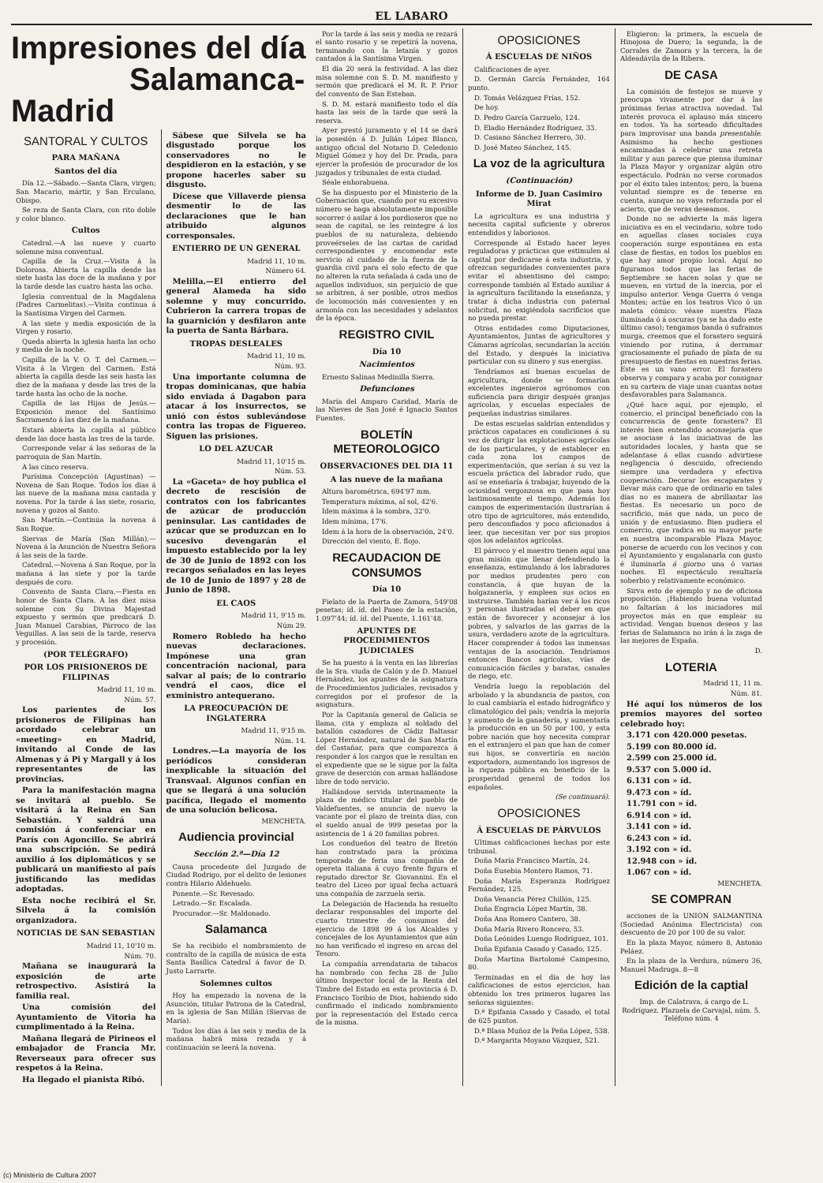EL LABARO
Impresiones del día
Salamanca-Madrid
SANTORAL Y CULTOS
PARA MAÑANA
Santos del día
Día 12.—Sábado.—Santa Clara, virgen; San Macario, mártir, y San Erculano, Obispo.
Se reza de Santa Clara, con rito doble y color blanco.
Cultos
Catedral.—A las nueve y cuarto solemne misa conventual.
Capilla de la Cruz.—Visita á la Dolorosa. Abierta la capilla desde las siete hasta las doce de la mañana y por la tarde desde las cuatro hasta las ocho.
Iglesia conventual de la Magdalena (Padres Carmelitas).—Visita continua á la Santísima Virgen del Carmen.
A las siete y media exposición de la Virgen y rosario.
Queda abierta la iglesia hasta las ocho y media de la noche.
Capilla de la V. O. T. del Carmen.—Visita á la Virgen del Carmen. Está abierta la capilla desde las seis hasta las diez de la mañana y desde las tres de la tarde hasta las ocho de la noche.
Capilla de las Hijas de Jesús.—Exposición menor del Santísimo Sacramento á las diez de la mañana.
Estará abierta la capilla al público desde las doce hasta las tres de la tarde.
Corresponde velar á las señoras de la parroquia de San Martín.
A las cinco reserva.
Purísima Concepción (Agustinas) —Novena de San Roque. Todos los días á las nueve de la mañana misa cantada y novena. Por la tarde á las siete, rosario, novena y gozos al Santo.
San Martín.—Continúa la novena á San Roque.
Siervas de María (San Millán).—Novena á la Asunción de Nuestra Señora á las seis de la tarde.
Catedral.—Novena á San Roque, por la mañana á las siete y por la tarde después de coro.
Convento de Santa Clara.—Fiesta en honor de Santa Clara. A las diez misa solemne con Su Divina Majestad expuesto y sermón que predicará D. Juan Manuel Carabias, Párroco de las Veguillas. A las seis de la tarde, reserva y procesión.
(POR TELÉGRAFO)
POR LOS PRISIONEROS DE FILIPINAS
Madrid 11, 10 m.
Núm. 57.
Los parientes de los prisioneros de Filipinas han acordado celebrar un «meeting» en Madrid, invitando al Conde de las Almenas y á Pi y Margall y á los representantes de las provincias.
Para la manifestación magna se invitará al pueblo. Se visitará á la Reina en San Sebastián. Y saldrá una comisión á conferenciar en París con Agoncillo. Se abrirá una subscripción. Se pedirá auxilio á los diplomáticos y se publicará un manifiesto al país justificando las medidas adoptadas.
Esta noche recibirá el Sr. Silvela á la comisión organizadora.
NOTICIAS DE SAN SEBASTIAN
Madrid 11, 10'10 m.
Núm. 70.
Mañana se inaugurará la exposición de arte retrospectivo. Asistirá la familia real.
Una comisión del Ayuntamiento de Vitoria ha cumplimentado á la Reina.
Mañana llegará de Pirineos el embajador de Francia Mr. Reverseaux para ofrecer sus respetos á la Reina.
Ha llegado el pianista Ribó.
Sábese que Silvela se ha disgustado porque los conservadores no le despidieron en la estación, y se propone hacerles saber su disgusto.
Dícese que Villaverde piensa desmentir lo de las declaraciones que le han atribuido algunos corresponsales.
ENTIERRO DE UN GENERAL
Madrid 11, 10 m.
Número 64.
Melilla.—El entierro del general Alameda ha sido solemne y muy concurrido. Cubrieron la carrera tropas de la guarnición y desfilaron ante la puerta de Santa Bárbara.
TROPAS DESLEALES
Madrid 11, 10 m.
Núm. 93.
Una importante columna de tropas dominicanas, que había sido enviada á Dagabon para atacar á los insurrectos, se unió con éstos sublevándose contra las tropas de Figuereo. Siguen las prisiones.
LO DEL AZUCAR
Madrid 11, 10'15 m.
Núm. 53.
La «Gaceta» de hoy publica el decreto de rescisión de contratos con los fabricantes de azúcar de producción peninsular. Las cantidades de azúcar que se produzcan en lo sucesivo devengarán el impuesto establecido por la ley de 30 de Junio de 1892 con los recargos señalados en las leyes de 10 de Junio de 1897 y 28 de Junio de 1898.
EL CAOS
Madrid 11, 9'15 m.
Núm 29.
Romero Robledo ha hecho nuevas declaraciones. Impónese una gran concentración nacional, para salvar al país; de lo contrario vendrá el caos, dice el exministro antequerano.
LA PREOCUPACIÓN DE INGLATERRA
Madrid 11, 9'15 m.
Núm. 14.
Londres.—La mayoría de los periódicos consideran inexplicable la situación del Transvaal. Algunos confían en que se llegará á una solución pacífica, llegado el momento de una solución belicosa.
MENCHETA.
Audiencia provincial
Sección 2.ª—Día 12
Causa procedente del Juzgado de Ciudad Rodrigo, por el delito de lesiones contra Hilario Aldehuelo.
Ponente.—Sr. Revesado.
Letrado.—Sr. Escalada.
Procurador.—Sr. Maldonado.
Salamanca
Se ha recibido el nombramiento de contralto de la capilla de música de esta Santa Basílica Catedral á favor de D. Justo Larrarte.
Solemnes cultos
Hoy ha empezado la novena de la Asunción, titular Patrona de la Catedral, en la iglesia de San Millán (Siervas de María).
Todos los días á las seis y media de la mañana habrá misa rezada y á continuación se leerá la novena.
Por la tarde á las seis y media se rezará el santo rosario y se repetirá la novena, terminando con la letanía y gozos cantados á la Santísima Virgen.
El día 20 será la festividad. A las diez misa solemne con S. D. M. manifiesto y sermón que predicará el M. R. P. Prior del convento de San Esteban.
S. D. M. estará manifiesto todo el día hasta las seis de la tarde que será la reserva.
Ayer prestó juramento y el 14 se dará la posesión á D. Julián López Blanco, antiguo oficial del Notario D. Celedonio Miguel Gómez y hoy del Dr. Prada, para ejercer la profesión de procurador de los juzgados y tribunales de esta ciudad.
Séale enhorabuena.
Se ha dispuesto por el Ministerio de la Gobernación que, cuando por su excesivo número se haga absolutamente imposible socorrer ó asilar á los pordioseros que no sean de capital, se les reintegre á los pueblos de su naturaleza, debiendo proveérseles de las cartas de caridad correspondientes y encomendar este servicio al cuidado de la fuerza de la guardia civil para el solo efecto de que no alteren la ruta señalada á cada uno de aquellos individuos, sin perjuicio de que se arbitren, á ser posible, otros medios de locomoción más convenientes y en armonía con las necesidades y adelantos de la época.
REGISTRO CIVIL
Día 10
Nacimientos
Ernesto Salinas Medinilla Sierra.
Defunciones
María del Amparo Caridad, María de las Nieves de San José é Ignacio Santos Fuentes.
BOLETÍN METEOROLOGICO
OBSERVACIONES DEL DIA 11
A las nueve de la mañana
Altura barométrica, 694'97 mm.
Temperatura máxima, al sol, 42'6.
Idem máxima á la sombra, 32'0.
Idem mínima, 17'6.
Idem á la hora de la observación, 24'0.
Dirección del viento, E. flojo.
RECAUDACION DE CONSUMOS
Día 10
Fielato de la Puerta de Zamora, 549'08 pesetas; íd. íd. del Paseo de la estación, 1.097'44; íd. íd. del Puente, 1.161'48.
APUNTES DE PROCEDIMIENTOS JUDICIALES
Se ha puesto á la venta en las librerías de la Sra. viuda de Calón y de D. Manuel Hernández, los apuntes de la asignatura de Procedimientos judiciales, revisados y corregidos por el profesor de la asignatura.
Por la Capitanía general de Galicia se llama, cita y emplaza al soldado del batallón cazadores de Cádiz Baltasar López Hernández, natural de San Martín del Castañar, para que comparezca á responder á los cargos que le resultan en el expediente que se le sigue por la falta grave de deserción con armas hallándose libre de todo servicio.
Hallándose servida interinamente la plaza de médico titular del pueblo de Valdefuentes, se anuncia de nuevo la vacante por el plazo de treinta días, con el sueldo anual de 999 pesetas por la asistencia de 1 á 20 familias pobres.
Los condueños del teatro de Bretón han contratado para la próxima temporada de feria una compañía de opereta italiana á cuyo frente figura el reputado director Sr. Giovannini. En el teatro del Liceo por igual fecha actuará una compañía de zarzuela seria.
La Delegación de Hacienda ha resuelto declarar responsables del importe del cuarto trimestre de consumos del ejercicio de 1898 99 á los Alcaldes y concejales de los Ayuntamientos que aún no han verificado el ingreso en arcas del Tesoro.
La compañía arrendataria de tabacos ha nombrado con fecha 28 de Julio último Inspector local de la Renta del Timbre del Estado en esta provincia á D. Francisco Toribio de Dios, habiendo sido confirmado el indicado nombramiento por la representación del Estado cerca de la misma.
OPOSICIONES
Á ESCUELAS DE NIÑOS
Calificaciones de ayer.
D. Germán García Fernández, 164 punto.
D. Tomás Velázquez Frías, 152.
De hoy.
D. Pedro García Garzuelo, 124.
D. Eladio Hernández Rodríguez, 33.
D. Casiano Sánchez Herrero, 30.
D. José Mateo Sánchez, 145.
La voz de la agricultura
(Continuación)
Informe de D. Juan Casimiro Mirat
La agricultura es una industria y necesita capital suficiente y obreros entendidos y laboriosos.
Corresponde al Estado hacer leyes reguladoras y prácticas que estimulen al capital por dedicarse á esta industria, y ofrezcan seguridades convenientes para evitar el absentismo del campo; corresponde también al Estado auxiliar á la agricultura facilitando la enseñanza, y tratar á dicha industria con paternal solicitud, no exigiéndola sacrificios que no pueda prestar.
Otras entidades como Diputaciones, Ayuntamientos, Juntas de agricultores y Cámaras agrícolas, secundarían la acción del Estado, y después la iniciativa particular con su dinero y sus energías.
Tendríamos así buenas escuelas de agricultura, donde se formarían excelentes ingenieros agrónomos con suficiencia para dirigir después granjas agrícolas, y escuelas especiales de pequeñas industrias similares.
De estas escuelas saldrían entendidos y prácticos capataces en condiciones á su vez de dirigir las explotaciones agrícolas de los particulares, y de establecer en cada zona los campos de experimentación, que serían á su vez la escuela práctica del labrador rudo, que así se enseñaría á trabajar, huyendo de la ociosidad vergonzosa en que pasa hoy lastimosamente el tiempo. Además los campos de experimentación ilustrarían á otro tipo de agricultores, más entendido, pero desconfiados y poco aficionados á leer, que necesitan ver por sus propios ojos los adelantos agrícolas.
El párroco y el maestro tienen aquí una gran misión que llenar defendiendo la enseñanza, estimulando á los labradores por medios prudentes pero con constancia, á que huyan de la holgazanería, y empleen sus ocios en instruirse. También harían ver á los ricos y personas ilustradas el deber en que están de favorecer y aconsejar á los pobres, y salvarlos de las garras de la usura, verdadero azote de la agricultura. Hacer comprender á todos las inmensas ventajas de la asociación. Tendríamos entonces Bancos agrícolas, vías de comunicación fáciles y baratas, canales de riego, etc.
Vendría luego la repoblación del arbolado y la abundancia de pastos, con lo cual cambiaría el estado hidrográfico y climatológico del país; vendría la mejoría y aumento de la ganadería, y aumentaría la producción en un 50 por 100, y esta pobre nación que hoy necesita comprar en el extranjero el pan que han de comer sus hijos, se convertiría en nación exportadora, aumentando los ingresos de la riqueza pública en beneficio de la prosperidad general de todos los españoles.
(Se continuará).
OPOSICIONES
Á ESCUELAS DE PÁRVULOS
Ultimas calificaciones hechas por este tribunal.
Doña María Francisco Martín, 24.
Doña Eusebia Montero Ramos, 71.
Doña María Esperanza Rodríguez Fernández, 125.
Doña Venancia Pérez Chillón, 125.
Doña Engracia López Martín, 38.
Doña Ana Romero Cantero, 38.
Doña María Rivero Roncero, 53.
Doña Leónides Luengo Rodríguez, 101.
Doña Epifania Casado y Casado, 125.
Doña Martina Bartolomé Campesino, 80.
Terminadas en el día de hoy las calificaciones de estos ejercicios, han obtenido los tres primeros lugares las señoras siguientes:
D.ª Epifania Casado y Casado, el total de 625 puntos.
D.ª Blasa Muñoz de la Peña López, 538.
D.ª Margarita Moyano Vázquez, 521.
Eligieron: la primera, la escuela de Hinojosa de Duero; la segunda, la de Corrales de Zamora y la tercera, la de Aldeadávila de la Ribera.
DE CASA
La comisión de festejos se mueve y preocupa vivamente por dar á las próximas ferias atractiva novedad. Tal interés provoca el aplauso más sincero en todos. Ya ha sorteado dificultades para improvisar una banda presentable. Asimismo ha hecho gestiones encaminadas á celebrar una retreta militar y aun parece que piensa iluminar la Plaza Mayor y organizar algún otro espectáculo. Podrán no verse coronados por el éxito tales intentos; pero, la buena voluntad siempre es de tenerse en cuenta, aunque no vaya reforzada por el acierto, que de veras deseamos.
Donde no se advierte la más ligera iniciativa es en el vecindario, sobre todo en aquellas clases sociales cuya cooperación surge espontánea en esta clase de fiestas, en todos los pueblos en que hay amor propio local. Aquí no figuramos todos que las ferias de Septiembre se hacen solas y que se mueven, en virtud de la inercia, por el impulso anterior. Venga Guerra ó venga Montes; actúe en los teatros Vico ó un maleta cómico: véase nuestra Plaza iluminada ó á oscuras (ya se ha dado este último caso); tengamos banda ó suframos murga, creemos que el forastero seguirá viniendo por rutina, á derramar graciosamente el puñado de plata de su presupuesto de fiestas en nuestras ferias. Este es un vano error. El forastero observa y compara y acaba por consignar en su cartera de viaje unas cuantas notas desfavorables para Salamanca.
¿Qué hace aquí, por ejemplo, el comercio, el principal beneficiado con la concurrencia de gente forastera? El interés bien entendido aconsejaría que se asociase á las iniciativas de las autoridades locales, y hasta que se adelantase á ellas cuando advirtiese negligencia ó descuido, ofreciendo siempre una verdadera y efectiva cooperación. Decorar los escaparates y llevar más caro que de ordinario en tales días no es manera de abrillantar las fiestas. Es necesario un poco de sacrificio, más que nada, un poco de unión y de entusiasmo. Bien pudiera el comercio, que radica en su mayor parte en nuestra incomparable Plaza Mayor, ponerse de acuerdo con los vecinos y con el Ayuntamiento y engalanarla con gusto é iluminarla á giorno una ó varias noches. El espectáculo resultaría soberbio y relativamente económico.
Sirva esto de ejemplo y no de oficiosa proposición. ¡Habiendo buena voluntad no faltarían á los iniciadores mil proyectos más en que emplear su actividad. Vengan buenos deseos y las ferias de Salamanca no irán á la zaga de las mejores de España.
D.
LOTERIA
Madrid 11, 11 m.
Núm. 81.
Hé aquí los números de los premios mayores del sorteo celebrado hoy:
3.171 con 420.000 pesetas.
5.199 con 80.000 íd.
2.599 con 25.000 íd.
9.537 con 5.000 íd.
6.131 con » íd.
9.473 con » íd.
11.791 con » íd.
6.914 con » íd.
3.141 con » íd.
6.243 con » íd.
3.192 con » íd.
12.948 con » íd.
1.067 con » íd.
MENCHETA.
SE COMPRAN
acciones de la UNIÓN SALMANTINA (Sociedad Anónima Electricista) con descuento de 20 por 100 de su valor.
En la plaza Mayor, número 8, Antonio Peláez.
En la plaza de la Verdura, número 36, Manuel Madruga. 8—8
Edición de la captial
Imp. de Calatrava, á cargo de L. Rodríguez. Plazuela de Carvajal, núm. 5. Teléfono núm. 4
(c) Ministerio de Cultura 2007